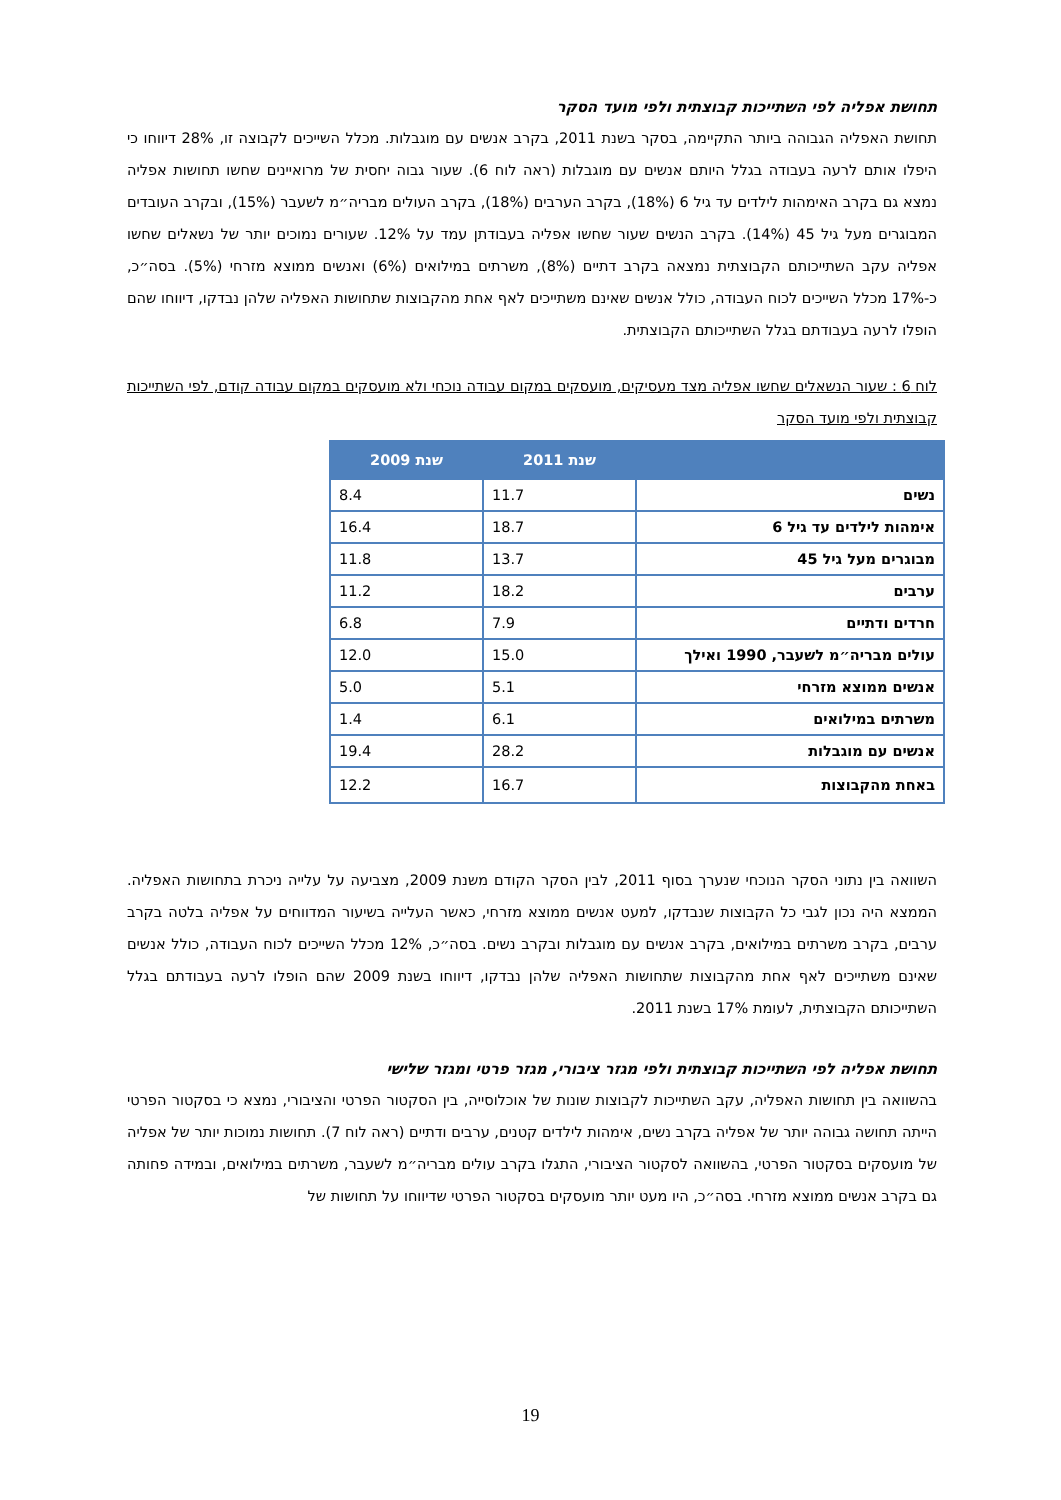תחושת אפליה לפי השתייכות קבוצתית ולפי מועד הסקר
תחושת האפליה הגבוהה ביותר התקיימה, בסקר בשנת 2011, בקרב אנשים עם מוגבלות. מכלל השייכים לקבוצה זו, 28% דיווחו כי היפלו אותם לרעה בעבודה בגלל היותם אנשים עם מוגבלות (ראה לוח 6). שעור גבוה יחסית של מרואיינים שחשו תחושות אפליה נמצא גם בקרב האימהות לילדים עד גיל 6 (18%), בקרב הערבים (18%), בקרב העולים מבריה״מ לשעבר (15%), ובקרב העובדים המבוגרים מעל גיל 45 (14%). בקרב הנשים שעור שחשו אפליה בעבודתן עמד על 12%. שעורים נמוכים יותר של נשאלים שחשו אפליה עקב השתייכותם הקבוצתית נמצאה בקרב דתיים (8%), משרתים במילואים (6%) ואנשים ממוצא מזרחי (5%). בסה״כ, כ-17% מכלל השייכים לכוח העבודה, כולל אנשים שאינם משתייכים לאף אחת מהקבוצות שתחושות האפליה שלהן נבדקו, דיווחו שהם הופלו לרעה בעבודתם בגלל השתייכותם הקבוצתית.
לוח 6 : שעור הנשאלים שחשו אפליה מצד מעסיקים, מועסקים במקום עבודה נוכחי ולא מועסקים במקום עבודה קודם, לפי השתייכות קבוצתית ולפי מועד הסקר
| | שנת 2011 | שנת 2009 |
| --- | --- | --- |
| נשים | 11.7 | 8.4 |
| אימהות לילדים עד גיל 6 | 18.7 | 16.4 |
| מבוגרים מעל גיל 45 | 13.7 | 11.8 |
| ערבים | 18.2 | 11.2 |
| חרדים ודתיים | 7.9 | 6.8 |
| עולים מבריה״מ לשעבר, 1990 ואילך | 15.0 | 12.0 |
| אנשים ממוצא מזרחי | 5.1 | 5.0 |
| משרתים במילואים | 6.1 | 1.4 |
| אנשים עם מוגבלות | 28.2 | 19.4 |
| באחת מהקבוצות | 16.7 | 12.2 |
השוואה בין נתוני הסקר הנוכחי שנערך בסוף 2011, לבין הסקר הקודם משנת 2009, מצביעה על עלייה ניכרת בתחושות האפליה. הממצא היה נכון לגבי כל הקבוצות שנבדקו, למעט אנשים ממוצא מזרחי, כאשר העלייה בשיעור המדווחים על אפליה בלטה בקרב ערבים, בקרב משרתים במילואים, בקרב אנשים עם מוגבלות ובקרב נשים. בסה״כ, 12% מכלל השייכים לכוח העבודה, כולל אנשים שאינם משתייכים לאף אחת מהקבוצות שתחושות האפליה שלהן נבדקו, דיווחו בשנת 2009 שהם הופלו לרעה בעבודתם בגלל השתייכותם הקבוצתית, לעומת 17% בשנת 2011.
תחושת אפליה לפי השתייכות קבוצתית ולפי מגזר ציבורי, מגזר פרטי ומגזר שלישי
בהשוואה בין תחושות האפליה, עקב השתייכות לקבוצות שונות של אוכלוסייה, בין הסקטור הפרטי והציבורי, נמצא כי בסקטור הפרטי הייתה תחושה גבוהה יותר של אפליה בקרב נשים, אימהות לילדים קטנים, ערבים ודתיים (ראה לוח 7). תחושות נמוכות יותר של אפליה של מועסקים בסקטור הפרטי, בהשוואה לסקטור הציבורי, התגלו בקרב עולים מבריה״מ לשעבר, משרתים במילואים, ובמידה פחותה גם בקרב אנשים ממוצא מזרחי. בסה״כ, היו מעט יותר מועסקים בסקטור הפרטי שדיווחו על תחושות של
19